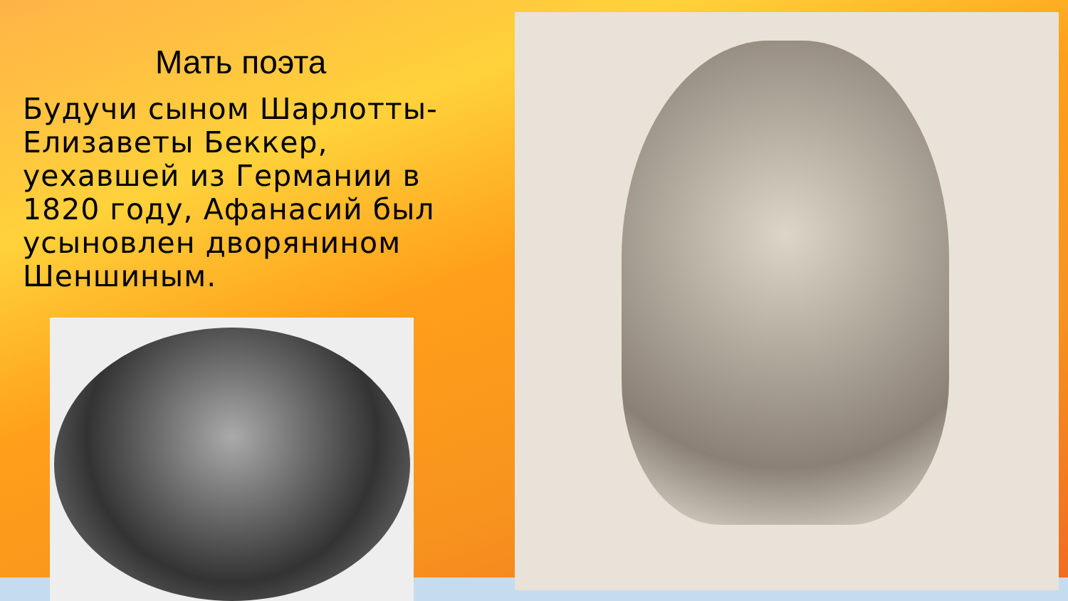Мать поэта
Будучи сыном Шарлотты-Елизаветы Беккер, уехавшей из Германии в 1820 году, Афанасий был усыновлен дворянином Шеншиным.